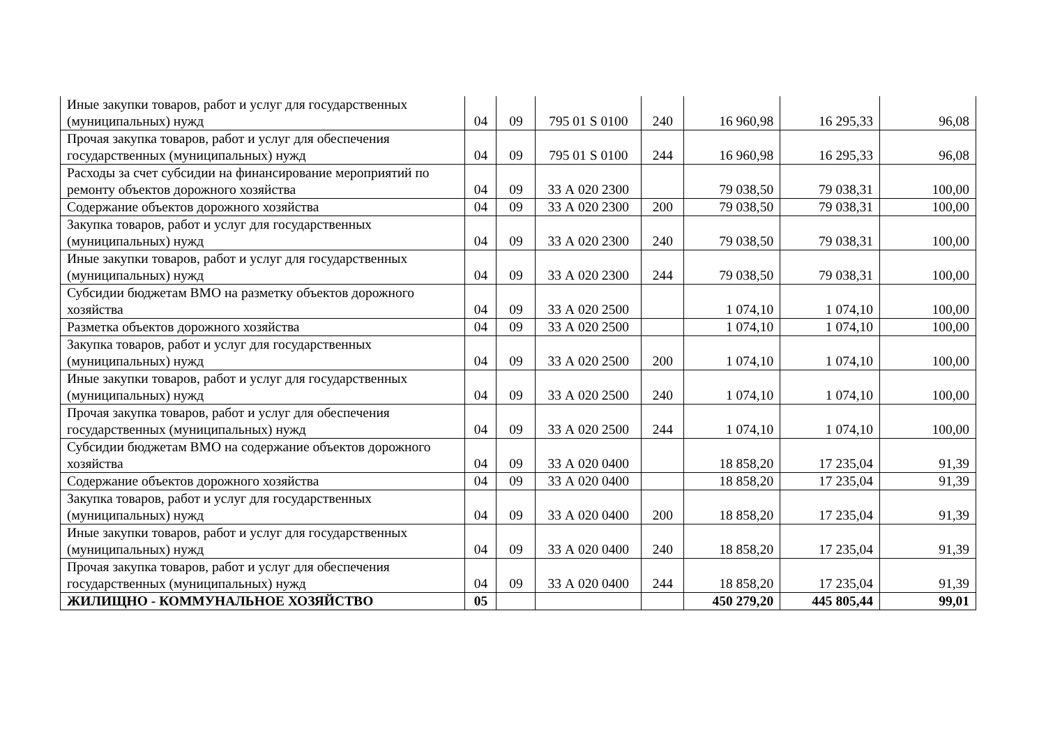| Иные закупки товаров, работ и услуг для государственных (муниципальных) нужд | 04 | 09 | 795 01 S 0100 | 240 | 16 960,98 | 16 295,33 | 96,08 |
| Прочая закупка товаров, работ и услуг для обеспечения государственных (муниципальных) нужд | 04 | 09 | 795 01 S 0100 | 244 | 16 960,98 | 16 295,33 | 96,08 |
| Расходы за счет субсидии на финансирование мероприятий по ремонту объектов дорожного хозяйства | 04 | 09 | 33 А 020 2300 | | 79 038,50 | 79 038,31 | 100,00 |
| Содержание объектов дорожного хозяйства | 04 | 09 | 33 А 020 2300 | 200 | 79 038,50 | 79 038,31 | 100,00 |
| Закупка товаров, работ и услуг для государственных (муниципальных) нужд | 04 | 09 | 33 А 020 2300 | 240 | 79 038,50 | 79 038,31 | 100,00 |
| Иные закупки товаров, работ и услуг для государственных (муниципальных) нужд | 04 | 09 | 33 А 020 2300 | 244 | 79 038,50 | 79 038,31 | 100,00 |
| Субсидии бюджетам ВМО на разметку объектов дорожного хозяйства | 04 | 09 | 33 А 020 2500 | | 1 074,10 | 1 074,10 | 100,00 |
| Разметка объектов дорожного хозяйства | 04 | 09 | 33 А 020 2500 | | 1 074,10 | 1 074,10 | 100,00 |
| Закупка товаров, работ и услуг для государственных (муниципальных) нужд | 04 | 09 | 33 А 020 2500 | 200 | 1 074,10 | 1 074,10 | 100,00 |
| Иные закупки товаров, работ и услуг для государственных (муниципальных) нужд | 04 | 09 | 33 А 020 2500 | 240 | 1 074,10 | 1 074,10 | 100,00 |
| Прочая закупка товаров, работ и услуг для обеспечения государственных (муниципальных) нужд | 04 | 09 | 33 А 020 2500 | 244 | 1 074,10 | 1 074,10 | 100,00 |
| Субсидии бюджетам ВМО на содержание объектов дорожного хозяйства | 04 | 09 | 33 А 020 0400 | | 18 858,20 | 17 235,04 | 91,39 |
| Содержание объектов дорожного хозяйства | 04 | 09 | 33 А 020 0400 | | 18 858,20 | 17 235,04 | 91,39 |
| Закупка товаров, работ и услуг для государственных (муниципальных) нужд | 04 | 09 | 33 А 020 0400 | 200 | 18 858,20 | 17 235,04 | 91,39 |
| Иные закупки товаров, работ и услуг для государственных (муниципальных) нужд | 04 | 09 | 33 А 020 0400 | 240 | 18 858,20 | 17 235,04 | 91,39 |
| Прочая закупка товаров, работ и услуг для обеспечения государственных (муниципальных) нужд | 04 | 09 | 33 А 020 0400 | 244 | 18 858,20 | 17 235,04 | 91,39 |
| ЖИЛИЩНО - КОММУНАЛЬНОЕ ХОЗЯЙСТВО | 05 | | | | 450 279,20 | 445 805,44 | 99,01 |